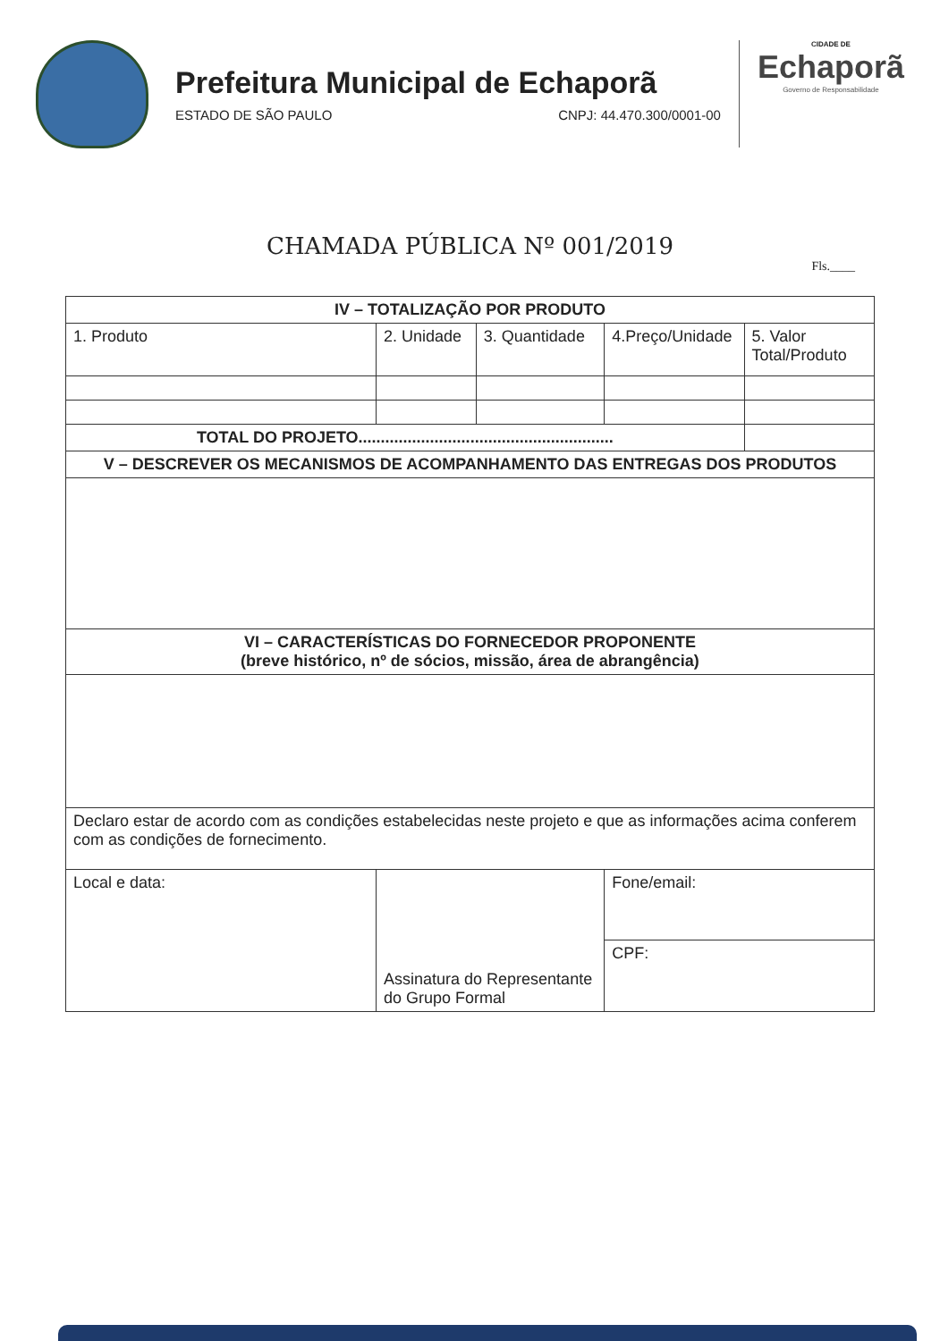Prefeitura Municipal de Echaporã
ESTADO DE SÃO PAULO CNPJ: 44.470.300/0001-00
CIDADE DE
Echaporã
Governo de Responsabilidade
CHAMADA PÚBLICA Nº 001/2019
Fls.____
| IV – TOTALIZAÇÃO POR PRODUTO | | | | |
| --- | --- | --- | --- | --- |
| 1. Produto | 2. Unidade | 3. Quantidade | 4.Preço/Unidade | 5. Valor Total/Produto |
| TOTAL DO PROJETO......................................................... | | | | |
| V – DESCREVER OS MECANISMOS DE ACOMPANHAMENTO DAS ENTREGAS DOS PRODUTOS | | | | |
| VI – CARACTERÍSTICAS DO FORNECEDOR PROPONENTE (breve histórico, nº de sócios, missão, área de abrangência) | | | | |
| Declaro estar de acordo com as condições estabelecidas neste projeto e que as informações acima conferem com as condições de fornecimento. | | | | |
| Local e data: | Assinatura do Representante do Grupo Formal | | Fone/email: | |
| | | | CPF: | |